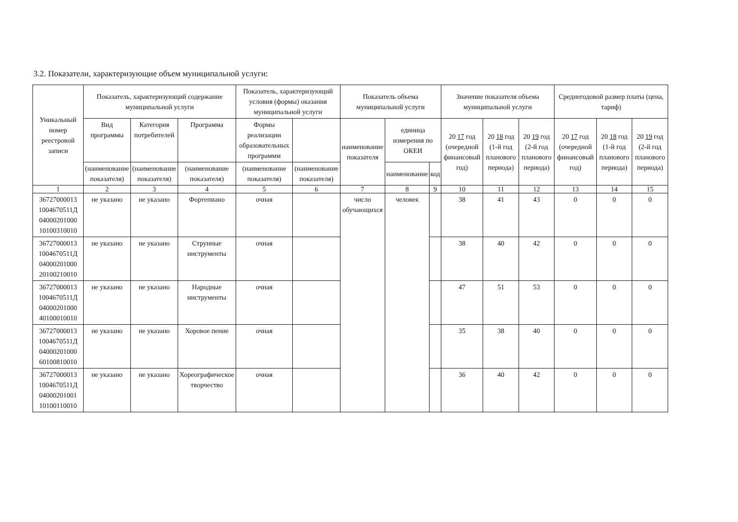3.2. Показатели, характеризующие объем муниципальной услуги:
| Уникальный номер реестровой записи | Показатель, характеризующий содержание муниципальной услуги | | | Показатель, характеризующий условия (формы) оказания муниципальной услуги | | Показатель объема муниципальной услуги | | | Значение показателя объема муниципальной услуги | | | Среднегодовой размер платы (цена, тариф) | | |
| --- | --- | --- | --- | --- | --- | --- | --- | --- | --- | --- | --- | --- | --- | --- |
| | Вид программы | Категория потребителей | Программа | Формы реализации образовательных программм | | наименование показателя | единица измерения по ОКЕИ | | 20 17 год (очередной финансовый год) | 20 18 год (1-й год планового периода) | 20 19 год (2-й год планового периода) | 20 17 год (очередной финансовый год) | 20 18 год (1-й год планового периода) | 20 19 год (2-й год планового периода) |
| | (наименование показателя) | (наименование показателя) | (наименование показателя) | (наименование показателя) | (наименование показателя) | | наименование | код | | | | | | |
| 1 | 2 | 3 | 4 | 5 | 6 | 7 | 8 | 9 | 10 | 11 | 12 | 13 | 14 | 15 |
| 36727000013 1004670511Д 04000201000 10100310010 | не указано | не указано | Фортепиано | очная | | число обучающихся | человек | | 38 | 41 | 43 | 0 | 0 | 0 |
| 36727000013 1004670511Д 04000201000 20100210010 | не указано | не указано | Струнные инструменты | очная | | | | | 38 | 40 | 42 | 0 | 0 | 0 |
| 36727000013 1004670511Д 04000201000 40100010010 | не указано | не указано | Народные инструменты | очная | | | | | 47 | 51 | 53 | 0 | 0 | 0 |
| 36727000013 1004670511Д 04000201000 60100810010 | не указано | не указано | Хоровое пение | очная | | | | | 35 | 38 | 40 | 0 | 0 | 0 |
| 36727000013 1004670511Д 04000201001 10100110010 | не указано | не указано | Хореографическое творчество | очная | | | | | 36 | 40 | 42 | 0 | 0 | 0 |